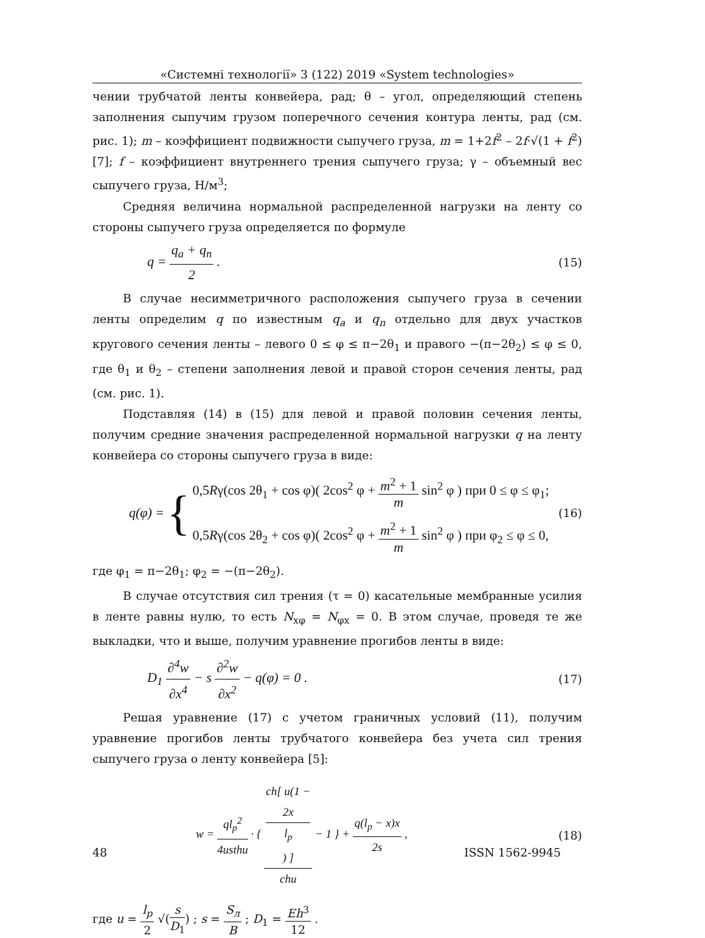«Системні технології» 3 (122) 2019 «System technologies»
чении трубчатой ленты конвейера, рад; θ – угол, определяющий степень заполнения сыпучим грузом поперечного сечения контура ленты, рад (см. рис. 1); m – коэффициент подвижности сыпучего груза, m = 1+2f<sup>2</sup> – 2f·√(1 + f<sup>2</sup>) [7]; f – коэффициент внутреннего трения сыпучего груза; γ – объемный вес сыпучего груза, Н/м<sup>3</sup>;
Средняя величина нормальной распределенной нагрузки на ленту со стороны сыпучего груза определяется по формуле
q = q<sub>a</sub> + q<sub>n</sub> 2 . (15)
В случае несимметричного расположения сыпучего груза в сечении ленты определим q по известным q<sub>a</sub> и q<sub>n</sub> отдельно для двух участков кругового сечения ленты – левого 0 ≤ φ ≤ π−2θ<sub>1</sub> и правого −(π−2θ<sub>2</sub>) ≤ φ ≤ 0, где θ<sub>1</sub> и θ<sub>2</sub> – степени заполнения левой и правой сторон сечения ленты, рад (см. рис. 1).
Подставляя (14) в (15) для левой и правой половин сечения ленты, получим средние значения распределенной нормальной нагрузки q на ленту конвейера со стороны сыпучего груза в виде:
q(φ) = { 0,5Rγ(cos 2θ<sub>1</sub> + cos φ)( 2cos<sup>2</sup> φ + m<sup>2</sup> + 1 m sin<sup>2</sup> φ ) при 0 ≤ φ ≤ φ<sub>1</sub>;
0,5Rγ(cos 2θ<sub>2</sub> + cos φ)( 2cos<sup>2</sup> φ + m<sup>2</sup> + 1 m sin<sup>2</sup> φ ) при φ<sub>2</sub> ≤ φ ≤ 0, (16)
где φ<sub>1</sub> = π−2θ<sub>1</sub>; φ<sub>2</sub> = −(π−2θ<sub>2</sub>).
В случае отсутствия сил трения (τ = 0) касательные мембранные усилия в ленте равны нулю, то есть N<sub>xφ</sub> = N<sub>φx</sub> = 0. В этом случае, проведя те же выкладки, что и выше, получим уравнение прогибов ленты в виде:
D<sub>1</sub> ∂<sup>4</sup>w ∂x<sup>4</sup> − s ∂<sup>2</sup>w ∂x<sup>2</sup> − q(φ) = 0 . (17)
Решая уравнение (17) с учетом граничных условий (11), получим уравнение прогибов ленты трубчатого конвейера без учета сил трения сыпучего груза о ленту конвейера [5]:
w = ql<sub>p</sub><sup>2</sup> 4usthu · { ch[ u(1 −
2x
l<sub>p</sub>) ] chu − 1 } + q(l<sub>p</sub> − x)x 2s , (18)
где u = l<sub>p</sub> 2 √(s D<sub>1</sub>) ; s = S<sub>л</sub> B ; D<sub>1</sub> = Eh<sup>3</sup> 12 .
48 ISSN 1562-9945